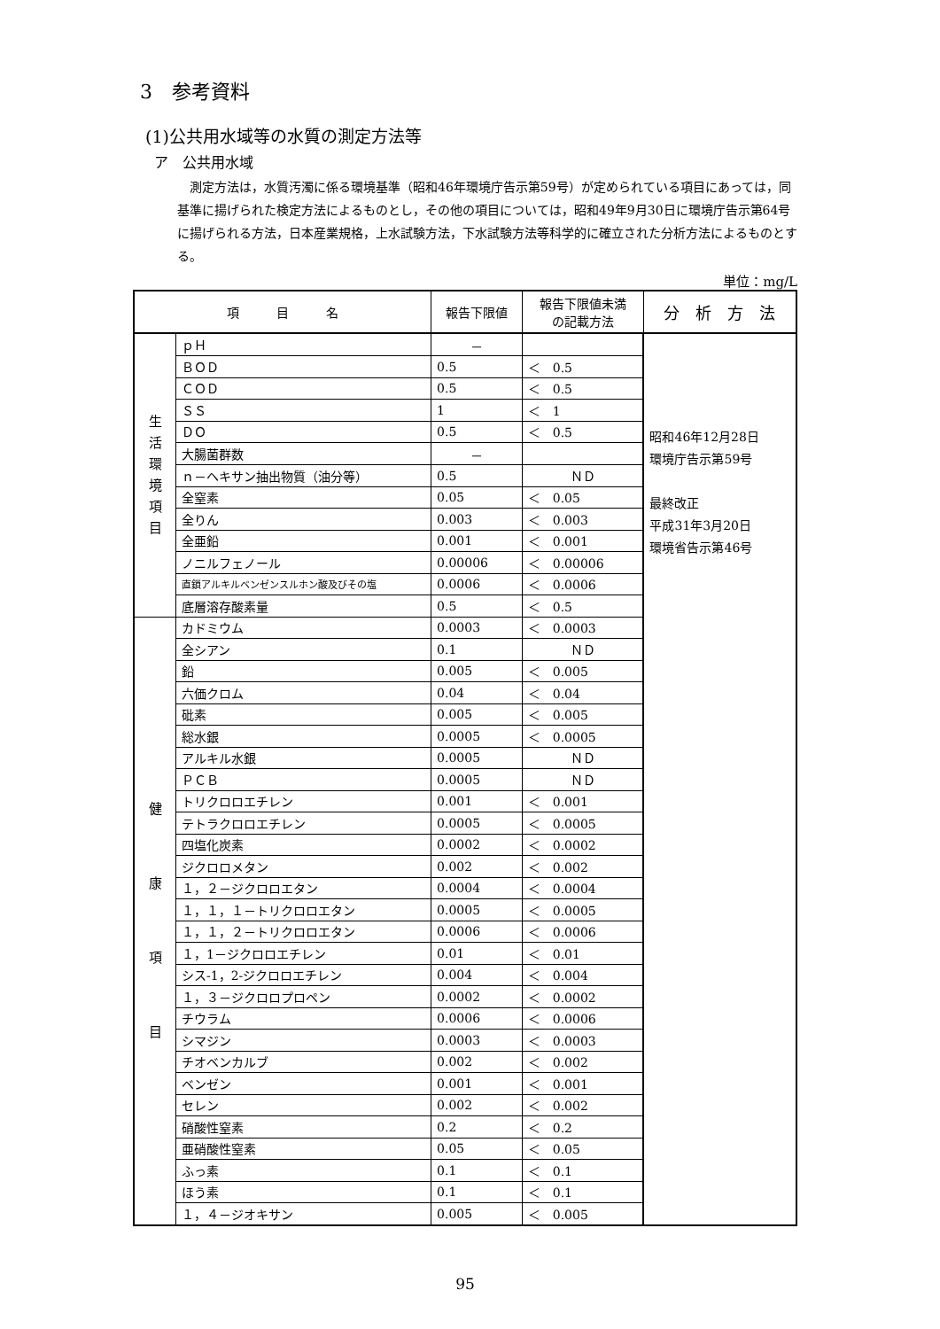3　参考資料
(1)公共用水域等の水質の測定方法等
ア　公共用水域
測定方法は，水質汚濁に係る環境基準（昭和46年環境庁告示第59号）が定められている項目にあっては，同基準に揚げられた検定方法によるものとし，その他の項目については，昭和49年9月30日に環境庁告示第64号に揚げられる方法，日本産業規格，上水試験方法，下水試験方法等科学的に確立された分析方法によるものとする。
単位：mg/L
| 項 目 名 | | 報告下限値 | 報告下限値未満 の記載方法 | 分 析 方 法 |
| --- | --- | --- | --- | --- |
| 生 活 環 境 項 目 | ｐＨ | － | | 昭和46年12月28日 環境庁告示第59号 最終改正 平成31年3月20日 環境省告示第46号 |
| | ＢＯＤ | 0.5 | ＜ 0.5 | |
| | ＣＯＤ | 0.5 | ＜ 0.5 | |
| | ＳＳ | 1 | ＜ 1 | |
| | ＤＯ | 0.5 | ＜ 0.5 | |
| | 大腸菌群数 | － | | |
| | ｎ－ヘキサン抽出物質（油分等） | 0.5 | ＮＤ | |
| | 全窒素 | 0.05 | ＜ 0.05 | |
| | 全りん | 0.003 | ＜ 0.003 | |
| | 全亜鉛 | 0.001 | ＜ 0.001 | |
| | ノニルフェノール | 0.00006 | ＜ 0.00006 | |
| | 直鎖アルキルベンゼンスルホン酸及びその塩 | 0.0006 | ＜ 0.0006 | |
| | 底層溶存酸素量 | 0.5 | ＜ 0.5 | |
| 健 康 項 目 | カドミウム | 0.0003 | ＜ 0.0003 | |
| | 全シアン | 0.1 | ＮＤ | |
| | 鉛 | 0.005 | ＜ 0.005 | |
| | 六価クロム | 0.04 | ＜ 0.04 | |
| | 砒素 | 0.005 | ＜ 0.005 | |
| | 総水銀 | 0.0005 | ＜ 0.0005 | |
| | アルキル水銀 | 0.0005 | ＮＤ | |
| | ＰＣＢ | 0.0005 | ＮＤ | |
| | トリクロロエチレン | 0.001 | ＜ 0.001 | |
| | テトラクロロエチレン | 0.0005 | ＜ 0.0005 | |
| | 四塩化炭素 | 0.0002 | ＜ 0.0002 | |
| | ジクロロメタン | 0.002 | ＜ 0.002 | |
| | １，２－ジクロロエタン | 0.0004 | ＜ 0.0004 | |
| | １，１，１－トリクロロエタン | 0.0005 | ＜ 0.0005 | |
| | １，１，２－トリクロロエタン | 0.0006 | ＜ 0.0006 | |
| | １，1－ジクロロエチレン | 0.01 | ＜ 0.01 | |
| | シス-1，2-ジクロロエチレン | 0.004 | ＜ 0.004 | |
| | １，３－ジクロロプロペン | 0.0002 | ＜ 0.0002 | |
| | チウラム | 0.0006 | ＜ 0.0006 | |
| | シマジン | 0.0003 | ＜ 0.0003 | |
| | チオベンカルブ | 0.002 | ＜ 0.002 | |
| | ベンゼン | 0.001 | ＜ 0.001 | |
| | セレン | 0.002 | ＜ 0.002 | |
| | 硝酸性窒素 | 0.2 | ＜ 0.2 | |
| | 亜硝酸性窒素 | 0.05 | ＜ 0.05 | |
| | ふっ素 | 0.1 | ＜ 0.1 | |
| | ほう素 | 0.1 | ＜ 0.1 | |
| | １，４－ジオキサン | 0.005 | ＜ 0.005 | |
95